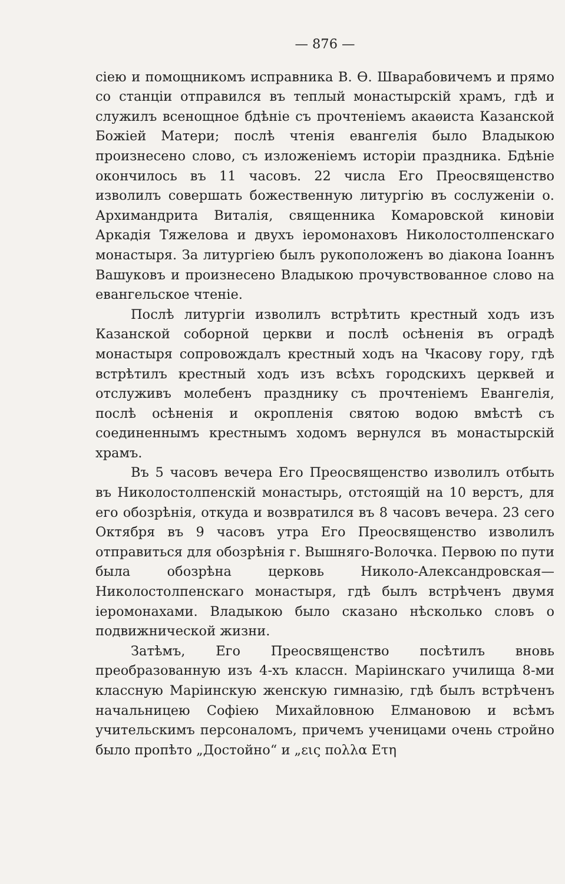— 876 —
сiею и помощникомъ исправника В. Ѳ. Шварабовичемъ и прямо со станцiи отправился въ теплый монастырскiй храмъ, гдѣ и служилъ всенощное бдѣнiе съ прочтенiемъ акаѳиста Казанской Божiей Матери; послѣ чтенiя евангелiя было Владыкою произнесено слово, съ изложенiемъ исторiи праздника. Бдѣнiе окончилось въ 11 часовъ. 22 числа Его Преосвященство изволилъ совершать божественную литургiю въ сослуженiи о. Архимандрита Виталiя, священника Комаровской киновiи Аркадiя Тяжелова и двухъ iеромонаховъ Николостолпенскаго монастыря. За литургiею былъ рукоположенъ во дiакона Iоаннъ Вашуковъ и произнесено Владыкою прочувствованное слово на евангельское чтенiе.
Послѣ литургiи изволилъ встрѣтить крестный ходъ изъ Казанской соборной церкви и послѣ осѣненiя въ оградѣ монастыря сопровождалъ крестный ходъ на Чкасову гору, гдѣ встрѣтилъ крестный ходъ изъ всѣхъ городскихъ церквей и отслуживъ молебенъ празднику съ прочтенiемъ Евангелiя, послѣ осѣненiя и окропленiя святою водою вмѣстѣ съ соединеннымъ крестнымъ ходомъ вернулся въ монастырскiй храмъ.
Въ 5 часовъ вечера Его Преосвященство изволилъ отбыть въ Николостолпенскiй монастырь, отстоящiй на 10 верстъ, для его обозрѣнiя, откуда и возвратился въ 8 часовъ вечера. 23 сего Октября въ 9 часовъ утра Его Преосвященство изволилъ отправиться для обозрѣнiя г. Вышняго-Волочка. Первою по пути была обозрѣна церковь Николо-Александровская—Николостолпенскаго монастыря, гдѣ былъ встрѣченъ двумя iеромонахами. Владыкою было сказано нѣсколько словъ о подвижнической жизни.
Затѣмъ, Его Преосвященство посѣтилъ вновь преобразованную изъ 4-хъ классн. Марiинскаго училища 8-ми классную Марiинскую женскую гимназiю, гдѣ былъ встрѣченъ начальницею Софiею Михайловною Елмановою и всѣмъ учительскимъ персоналомъ, причемъ ученицами очень стройно было пропѣто „Достойно“ и „εις πολλα Ετη